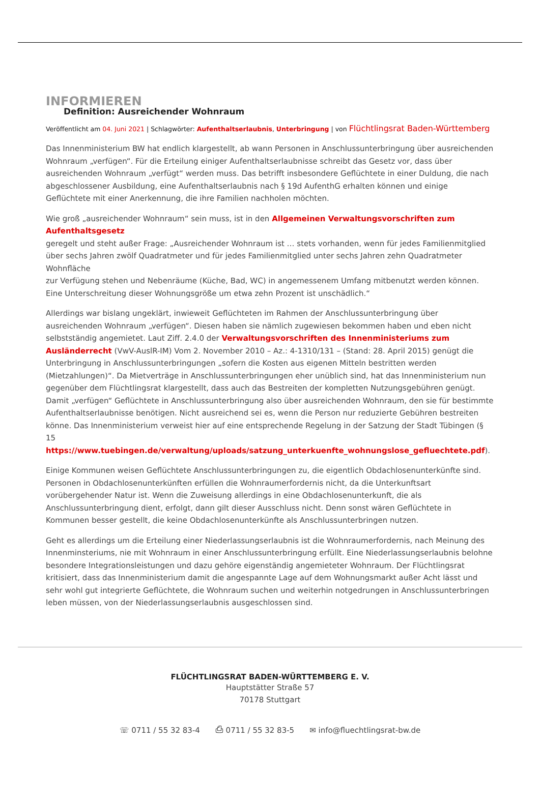INFORMIEREN
Definition: Ausreichender Wohnraum
Veröffentlicht am 04. Juni 2021 | Schlagwörter: Aufenthaltserlaubnis, Unterbringung | von Flüchtlingsrat Baden-Württemberg
Das Innenministerium BW hat endlich klargestellt, ab wann Personen in Anschlussunterbringung über ausreichenden Wohnraum „verfügen“. Für die Erteilung einiger Aufenthaltserlaubnisse schreibt das Gesetz vor, dass über ausreichenden Wohnraum „verfügt“ werden muss. Das betrifft insbesondere Geflüchtete in einer Duldung, die nach abgeschlossener Ausbildung, eine Aufenthaltserlaubnis nach § 19d AufenthG erhalten können und einige Geflüchtete mit einer Anerkennung, die ihre Familien nachholen möchten.
Wie groß „ausreichender Wohnraum“ sein muss, ist in den Allgemeinen Verwaltungsvorschriften zum Aufenthaltsgesetz
geregelt und steht außer Frage: „Ausreichender Wohnraum ist … stets vorhanden, wenn für jedes Familienmitglied über sechs Jahren zwölf Quadratmeter und für jedes Familienmitglied unter sechs Jahren zehn Quadratmeter Wohnfläche
zur Verfügung stehen und Nebenräume (Küche, Bad, WC) in angemessenem Umfang mitbenutzt werden können. Eine Unterschreitung dieser Wohnungsgröße um etwa zehn Prozent ist unschädlich.“
Allerdings war bislang ungeklärt, inwieweit Geflüchteten im Rahmen der Anschlussunterbringung über ausreichenden Wohnraum „verfügen“. Diesen haben sie nämlich zugewiesen bekommen haben und eben nicht selbstständig angemietet. Laut Ziff. 2.4.0 der Verwaltungsvorschriften des Innenministeriums zum Ausländerrecht (VwV-AuslR-IM) Vom 2. November 2010 – Az.: 4-1310/131 – (Stand: 28. April 2015) genügt die Unterbringung in Anschlussunterbringungen „sofern die Kosten aus eigenen Mitteln bestritten werden (Mietzahlungen)“. Da Mietverträge in Anschlussunterbringungen eher unüblich sind, hat das Innenministerium nun gegenüber dem Flüchtlingsrat klargestellt, dass auch das Bestreiten der kompletten Nutzungsgebühren genügt. Damit „verfügen“ Geflüchtete in Anschlussunterbringung also über ausreichenden Wohnraum, den sie für bestimmte Aufenthaltserlaubnisse benötigen. Nicht ausreichend sei es, wenn die Person nur reduzierte Gebühren bestreiten könne. Das Innenministerium verweist hier auf eine entsprechende Regelung in der Satzung der Stadt Tübingen (§ 15 https://www.tuebingen.de/verwaltung/uploads/satzung_unterkuenfte_wohnungslose_gefluechtete.pdf).
Einige Kommunen weisen Geflüchtete Anschlussunterbringungen zu, die eigentlich Obdachlosenunterkünfte sind. Personen in Obdachlosenunterkünften erfüllen die Wohnraumerfordernis nicht, da die Unterkunftsart vorübergehender Natur ist. Wenn die Zuweisung allerdings in eine Obdachlosenunterkunft, die als Anschlussunterbringung dient, erfolgt, dann gilt dieser Ausschluss nicht. Denn sonst wären Geflüchtete in Kommunen besser gestellt, die keine Obdachlosenunterkünfte als Anschlussunterbringen nutzen.
Geht es allerdings um die Erteilung einer Niederlassungserlaubnis ist die Wohnraumerfordernis, nach Meinung des Innenminsteriums, nie mit Wohnraum in einer Anschlussunterbringung erfüllt. Eine Niederlassungserlaubnis belohne besondere Integrationsleistungen und dazu gehöre eigenständig angemieteter Wohnraum. Der Flüchtlingsrat kritisiert, dass das Innenministerium damit die angespannte Lage auf dem Wohnungsmarkt außer Acht lässt und sehr wohl gut integrierte Geflüchtete, die Wohnraum suchen und weiterhin notgedrungen in Anschlussunterbringen leben müssen, von der Niederlassungserlaubnis ausgeschlossen sind.
FLÜCHTLINGSRAT BADEN-WÜRTTEMBERG E. V.
Hauptstätter Straße 57
70178 Stuttgart
☏ 0711 / 55 32 83-4 ⎙ 0711 / 55 32 83-5 ✉ info@fluechtlingsrat-bw.de